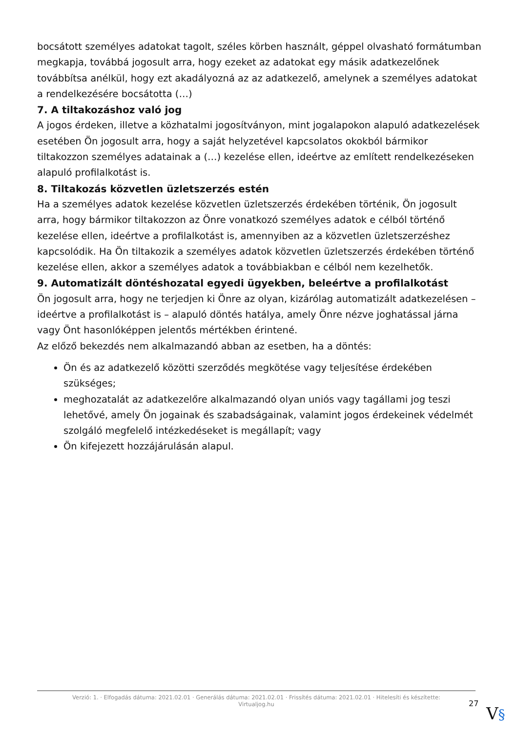bocsátott személyes adatokat tagolt, széles körben használt, géppel olvasható formátumban megkapja, továbbá jogosult arra, hogy ezeket az adatokat egy másik adatkezelőnek továbbítsa anélkül, hogy ezt akadályozná az az adatkezelő, amelynek a személyes adatokat a rendelkezésére bocsátotta (…)
7. A tiltakozáshoz való jog
A jogos érdeken, illetve a közhatalmi jogosítványon, mint jogalapokon alapuló adatkezelések esetében Ön jogosult arra, hogy a saját helyzetével kapcsolatos okokból bármikor tiltakozzon személyes adatainak a (…) kezelése ellen, ideértve az említett rendelkezéseken alapuló profilalkotást is.
8. Tiltakozás közvetlen üzletszerzés estén
Ha a személyes adatok kezelése közvetlen üzletszerzés érdekében történik, Ön jogosult arra, hogy bármikor tiltakozzon az Önre vonatkozó személyes adatok e célból történő kezelése ellen, ideértve a profilalkotást is, amennyiben az a közvetlen üzletszerzéshez kapcsolódik. Ha Ön tiltakozik a személyes adatok közvetlen üzletszerzés érdekében történő kezelése ellen, akkor a személyes adatok a továbbiakban e célból nem kezelhetők.
9. Automatizált döntéshozatal egyedi ügyekben, beleértve a profilalkotást
Ön jogosult arra, hogy ne terjedjen ki Önre az olyan, kizárólag automatizált adatkezelésen – ideértve a profilalkotást is – alapuló döntés hatálya, amely Önre nézve joghatással járna vagy Önt hasonlóképpen jelentős mértékben érintené.
Az előző bekezdés nem alkalmazandó abban az esetben, ha a döntés:
Ön és az adatkezelő közötti szerződés megkötése vagy teljesítése érdekében szükséges;
meghozatalát az adatkezelőre alkalmazandó olyan uniós vagy tagállami jog teszi lehetővé, amely Ön jogainak és szabadságainak, valamint jogos érdekeinek védelmét szolgáló megfelelő intézkedéseket is megállapít; vagy
Ön kifejezett hozzájárulásán alapul.
Verzió: 1. · Elfogadás dátuma: 2021.02.01 · Generálás dátuma: 2021.02.01 · Frissítés dátuma: 2021.02.01 · Hitelesíti és készítette:
Virtualjog.hu
27
V§